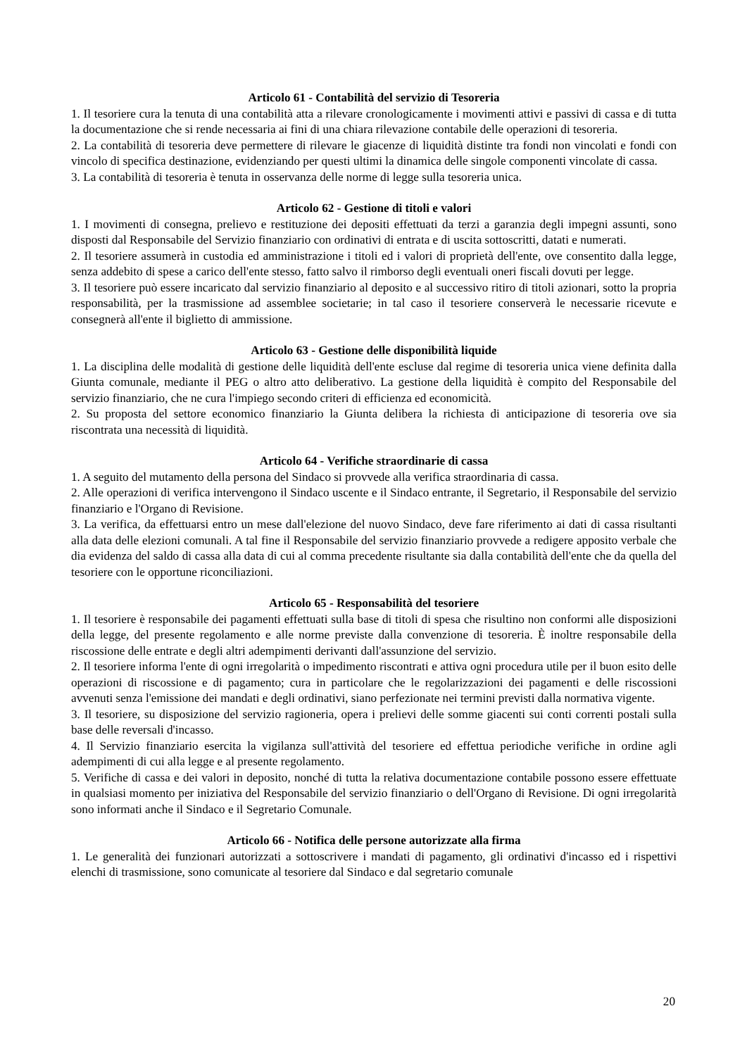Articolo 61 - Contabilità del servizio di Tesoreria
1. Il tesoriere cura la tenuta di una contabilità atta a rilevare cronologicamente i movimenti attivi e passivi di cassa e di tutta la documentazione che si rende necessaria ai fini di una chiara rilevazione contabile delle operazioni di tesoreria.
2. La contabilità di tesoreria deve permettere di rilevare le giacenze di liquidità distinte tra fondi non vincolati e fondi con vincolo di specifica destinazione, evidenziando per questi ultimi la dinamica delle singole componenti vincolate di cassa.
3. La contabilità di tesoreria è tenuta in osservanza delle norme di legge sulla tesoreria unica.
Articolo 62 - Gestione di titoli e valori
1. I movimenti di consegna, prelievo e restituzione dei depositi effettuati da terzi a garanzia degli impegni assunti, sono disposti dal Responsabile del Servizio finanziario con ordinativi di entrata e di uscita sottoscritti, datati e numerati.
2. Il tesoriere assumerà in custodia ed amministrazione i titoli ed i valori di proprietà dell'ente, ove consentito dalla legge, senza addebito di spese a carico dell'ente stesso, fatto salvo il rimborso degli eventuali oneri fiscali dovuti per legge.
3. Il tesoriere può essere incaricato dal servizio finanziario al deposito e al successivo ritiro di titoli azionari, sotto la propria responsabilità, per la trasmissione ad assemblee societarie; in tal caso il tesoriere conserverà le necessarie ricevute e consegnerà all'ente il biglietto di ammissione.
Articolo 63 - Gestione delle disponibilità liquide
1. La disciplina delle modalità di gestione delle liquidità dell'ente escluse dal regime di tesoreria unica viene definita dalla Giunta comunale, mediante il PEG o altro atto deliberativo. La gestione della liquidità è compito del Responsabile del servizio finanziario, che ne cura l'impiego secondo criteri di efficienza ed economicità.
2. Su proposta del settore economico finanziario la Giunta delibera la richiesta di anticipazione di tesoreria ove sia riscontrata una necessità di liquidità.
Articolo 64 - Verifiche straordinarie di cassa
1. A seguito del mutamento della persona del Sindaco si provvede alla verifica straordinaria di cassa.
2. Alle operazioni di verifica intervengono il Sindaco uscente e il Sindaco entrante, il Segretario, il Responsabile del servizio finanziario e l'Organo di Revisione.
3. La verifica, da effettuarsi entro un mese dall'elezione del nuovo Sindaco, deve fare riferimento ai dati di cassa risultanti alla data delle elezioni comunali. A tal fine il Responsabile del servizio finanziario provvede a redigere apposito verbale che dia evidenza del saldo di cassa alla data di cui al comma precedente risultante sia dalla contabilità dell'ente che da quella del tesoriere con le opportune riconciliazioni.
Articolo 65 - Responsabilità del tesoriere
1. Il tesoriere è responsabile dei pagamenti effettuati sulla base di titoli di spesa che risultino non conformi alle disposizioni della legge, del presente regolamento e alle norme previste dalla convenzione di tesoreria. È inoltre responsabile della riscossione delle entrate e degli altri adempimenti derivanti dall'assunzione del servizio.
2. Il tesoriere informa l'ente di ogni irregolarità o impedimento riscontrati e attiva ogni procedura utile per il buon esito delle operazioni di riscossione e di pagamento; cura in particolare che le regolarizzazioni dei pagamenti e delle riscossioni avvenuti senza l'emissione dei mandati e degli ordinativi, siano perfezionate nei termini previsti dalla normativa vigente.
3. Il tesoriere, su disposizione del servizio ragioneria, opera i prelievi delle somme giacenti sui conti correnti postali sulla base delle reversali d'incasso.
4. Il Servizio finanziario esercita la vigilanza sull'attività del tesoriere ed effettua periodiche verifiche in ordine agli adempimenti di cui alla legge e al presente regolamento.
5. Verifiche di cassa e dei valori in deposito, nonché di tutta la relativa documentazione contabile possono essere effettuate in qualsiasi momento per iniziativa del Responsabile del servizio finanziario o dell'Organo di Revisione. Di ogni irregolarità sono informati anche il Sindaco e il Segretario Comunale.
Articolo 66 - Notifica delle persone autorizzate alla firma
1. Le generalità dei funzionari autorizzati a sottoscrivere i mandati di pagamento, gli ordinativi d'incasso ed i rispettivi elenchi di trasmissione, sono comunicate al tesoriere dal Sindaco e dal segretario comunale
20